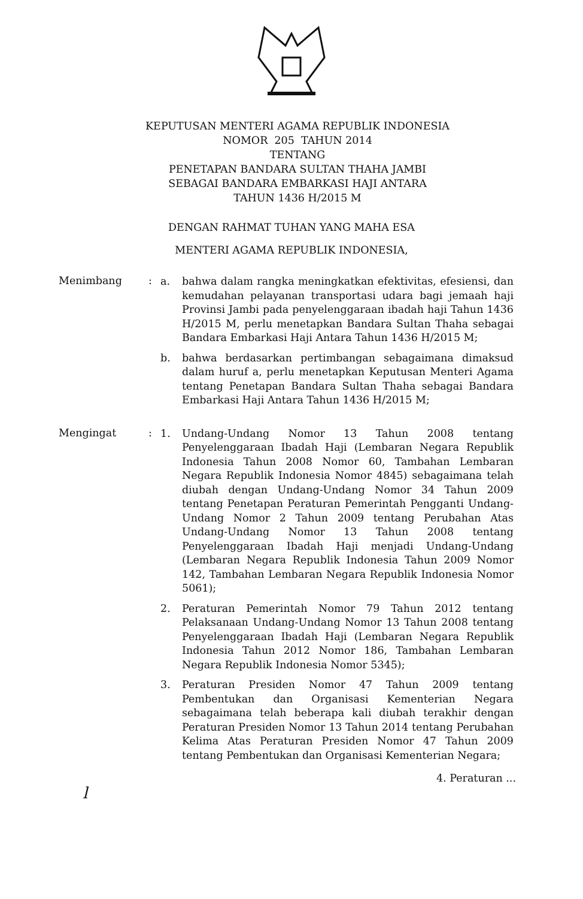KEPUTUSAN MENTERI AGAMA REPUBLIK INDONESIA
NOMOR 205 TAHUN 2014
TENTANG
PENETAPAN BANDARA SULTAN THAHA JAMBI
SEBAGAI BANDARA EMBARKASI HAJI ANTARA
TAHUN 1436 H/2015 M
DENGAN RAHMAT TUHAN YANG MAHA ESA
MENTERI AGAMA REPUBLIK INDONESIA,
Menimbang :
a. bahwa dalam rangka meningkatkan efektivitas, efesiensi, dan kemudahan pelayanan transportasi udara bagi jemaah haji Provinsi Jambi pada penyelenggaraan ibadah haji Tahun 1436 H/2015 M, perlu menetapkan Bandara Sultan Thaha sebagai Bandara Embarkasi Haji Antara Tahun 1436 H/2015 M;
b. bahwa berdasarkan pertimbangan sebagaimana dimaksud dalam huruf a, perlu menetapkan Keputusan Menteri Agama tentang Penetapan Bandara Sultan Thaha sebagai Bandara Embarkasi Haji Antara Tahun 1436 H/2015 M;
Mengingat :
1. Undang-Undang Nomor 13 Tahun 2008 tentang Penyelenggaraan Ibadah Haji (Lembaran Negara Republik Indonesia Tahun 2008 Nomor 60, Tambahan Lembaran Negara Republik Indonesia Nomor 4845) sebagaimana telah diubah dengan Undang-Undang Nomor 34 Tahun 2009 tentang Penetapan Peraturan Pemerintah Pengganti Undang-Undang Nomor 2 Tahun 2009 tentang Perubahan Atas Undang-Undang Nomor 13 Tahun 2008 tentang Penyelenggaraan Ibadah Haji menjadi Undang-Undang (Lembaran Negara Republik Indonesia Tahun 2009 Nomor 142, Tambahan Lembaran Negara Republik Indonesia Nomor 5061);
2. Peraturan Pemerintah Nomor 79 Tahun 2012 tentang Pelaksanaan Undang-Undang Nomor 13 Tahun 2008 tentang Penyelenggaraan Ibadah Haji (Lembaran Negara Republik Indonesia Tahun 2012 Nomor 186, Tambahan Lembaran Negara Republik Indonesia Nomor 5345);
3. Peraturan Presiden Nomor 47 Tahun 2009 tentang Pembentukan dan Organisasi Kementerian Negara sebagaimana telah beberapa kali diubah terakhir dengan Peraturan Presiden Nomor 13 Tahun 2014 tentang Perubahan Kelima Atas Peraturan Presiden Nomor 47 Tahun 2009 tentang Pembentukan dan Organisasi Kementerian Negara;
4. Peraturan ...
l